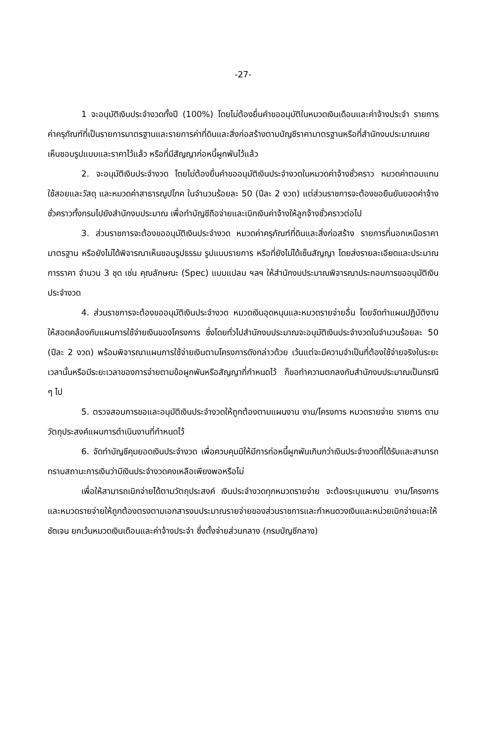-27-
1 จะอนุมัติเงินประจำงวดทั้งปี (100%) โดยไม่ต้องยื่นคำขออนุมัติในหมวดเงินเดือนและค่าจ้างประจำ รายการค่าครุภัณฑ์ที่เป็นรายการมาตรฐานและรายการค่าที่ดินและสิ่งก่อสร้างตามบัญชีราคามาตรฐานหรือที่สำนักงบประมาณเคยเห็นชอบรูปแบบและราคาไว้แล้ว หรือที่มีสัญญาก่อหนี้ผูกพันไว้แล้ว
2. จะอนุมัติเงินประจำงวด โดยไม่ต้องยื่นคำขออนุมัติเงินประจำงวดในหมวดค่าจ้างชั่วคราว หมวดค่าตอบแทนใช้สอยและวัสดุ และหมวดค่าสาธารณูปโภค ในจำนวนร้อยละ 50 (ปีละ 2 งวด) แต่ส่วนราชการจะต้องขอยืนยันยอดค่าจ้างชั่วคราวทั้งกรมไปยังสำนักงบประมาณ เพื่อทำบัญชีถือจ่ายและเบิกเงินค่าจ้างให้ลูกจ้างชั่วคราวต่อไป
3. ส่วนราชการจะต้องขออนุมัติเงินประจำงวด หมวดค่าครุภัณฑ์ที่ดินและสิ่งก่อสร้าง รายการที่นอกเหนือราคามาตรฐาน หรือยังไม่ได้พิจารณาเห็นชอบรูปธรรม รูปแบบรายการ หรือที่ยังไม่ได้เซ็นสัญญา โดยส่งรายละเอียดและประมาณการราคา จำนวน 3 ชุด เช่น คุณลักษณะ (Spec) แบบแปลน ฯลฯ ให้สำนักงบประมาณพิจารณาประกอบการขออนุมัติเงินประจำงวด
4. ส่วนราชการจะต้องขออนุมัติเงินประจำงวด หมวดเงินอุดหนุนและหมวดรายจ่ายอื่น โดยจัดทำแผนปฏิบัติงานให้สอดคล้องกับแผนการใช้จ่ายเงินของโครงการ ซึ่งโดยทั่วไปสำนักงบประมาณจะอนุมัติเงินประจำงวดในจำนวนร้อยละ 50 (ปีละ 2 งวด) พร้อมพิจารณาแผนการใช้จ่ายเงินตามโครงการดังกล่าวด้วย เว้นแต่จะมีความจำเป็นที่ต้องใช้จ่ายจริงในระยะเวลานั้นหรือมีระยะเวลาของการจ่ายตามข้อผูกพันหรือสัญญาที่กำหนดไว้ ก็ขอทำความตกลงกับสำนักงบประมาณเป็นกรณี ๆ ไป
5. ตรวจสอบการขอและอนุมัติเงินประจำงวดให้ถูกต้องตามแผนงาน งาน/โครงการ หมวดรายจ่าย รายการ ตามวัตถุประสงค์แผนการดำเนินงานที่กำหนดไว้
6. จัดทำบัญชีคุมยอดเงินประจำงวด เพื่อควบคุมมิให้มีการก่อหนี้ผูกพันเกินกว่าเงินประจำงวดที่ได้รับและสามารถทราบสถานะการเงินว่ามีเงินประจำงวดคงเหลือเพียงพอหรือไม่
เพื่อให้สามารถเบิกจ่ายได้ตามวัตถุประสงค์ เงินประจำงวดทุกหมวดรายจ่าย จะต้องระบุแผนงาน งาน/โครงการ และหมวดรายจ่ายให้ถูกต้องตรงตามเอกสารงบประมาณรายจ่ายของส่วนราชการและกำหนดวงเงินและหน่วยเบิกจ่ายและให้ชัดเจน ยกเว้นหมวดเงินเดือนและค่าจ้างประจำ ซึ่งตั้งจ่ายส่วนกลาง (กรมบัญชีกลาง)